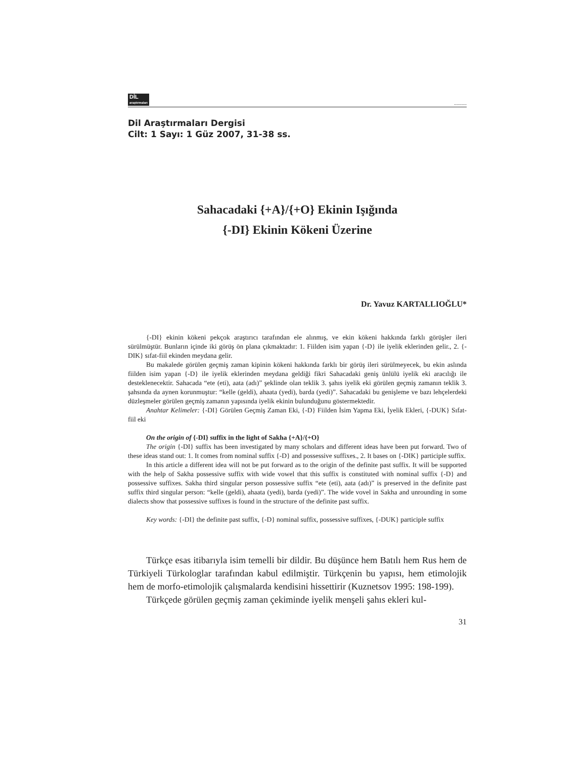DİL
araştırmaları..........
Dil Araştırmaları Dergisi
Cilt: 1 Sayı: 1 Güz 2007, 31-38 ss.
Sahacadaki {+A}/{+O} Ekinin Işığında
{-DI} Ekinin Kökeni Üzerine
Dr. Yavuz KARTALLIOĞLU*
{-DI} ekinin kökeni pekçok araştırıcı tarafından ele alınmış, ve ekin kökeni hakkında farklı görüşler ileri sürülmüştür. Bunların içinde iki görüş ön plana çıkmaktadır: 1. Fiilden isim yapan {-D} ile iyelik eklerinden gelir., 2. {-DIK} sıfat-fiil ekinden meydana gelir.
Bu makalede görülen geçmiş zaman kipinin kökeni hakkında farklı bir görüş ileri sürülmeyecek, bu ekin aslında fiilden isim yapan {-D} ile iyelik eklerinden meydana geldiği fikri Sahacadaki geniş ünlülü iyelik eki aracılığı ile desteklenecektir. Sahacada “ete (eti), aata (adı)” şeklinde olan teklik 3. şahıs iyelik eki görülen geçmiş zamanın teklik 3. şahsında da aynen korunmuştur: “kelle (geldi), ahaata (yedi), barda (yedi)”. Sahacadaki bu genişleme ve bazı lehçelerdeki düzleşmeler görülen geçmiş zamanın yapısında iyelik ekinin bulunduğunu göstermektedir.
Anahtar Kelimeler: {-DI} Görülen Geçmiş Zaman Eki, {-D} Fiilden İsim Yapma Eki, İyelik Ekleri, {-DUK} Sıfat-fiil eki
On the origin of {-DI} suffix in the light of Sakha {+A}/{+O}
The origin {-DI} suffix has been investigated by many scholars and different ideas have been put forward. Two of these ideas stand out: 1. It comes from nominal suffix {-D} and possessive suffixes., 2. It bases on {-DIK} participle suffix.
In this article a different idea will not be put forward as to the origin of the definite past suffix. It will be supported with the help of Sakha possessive suffix with wide vowel that this suffix is constituted with nominal suffix {-D} and possessive suffixes. Sakha third singular person possessive suffix “ete (eti), aata (adı)” is preserved in the definite past suffix third singular person: “kelle (geldi), ahaata (yedi), barda (yedi)”. The wide vovel in Sakha and unrounding in some dialects show that possessive suffixes is found in the structure of the definite past suffix.
Key words: {-DI} the definite past suffix, {-D} nominal suffix, possessive suffixes, {-DUK} participle suffix
Türkçe esas itibarıyla isim temelli bir dildir. Bu düşünce hem Batılı hem Rus hem de Türkiyeli Türkologlar tarafından kabul edilmiştir. Türkçenin bu yapısı, hem etimolojik hem de morfo-etimolojik çalışmalarda kendisini hissettirir (Kuznetsov 1995: 198-199).
Türkçede görülen geçmiş zaman çekiminde iyelik menşeli şahıs ekleri kul-
31